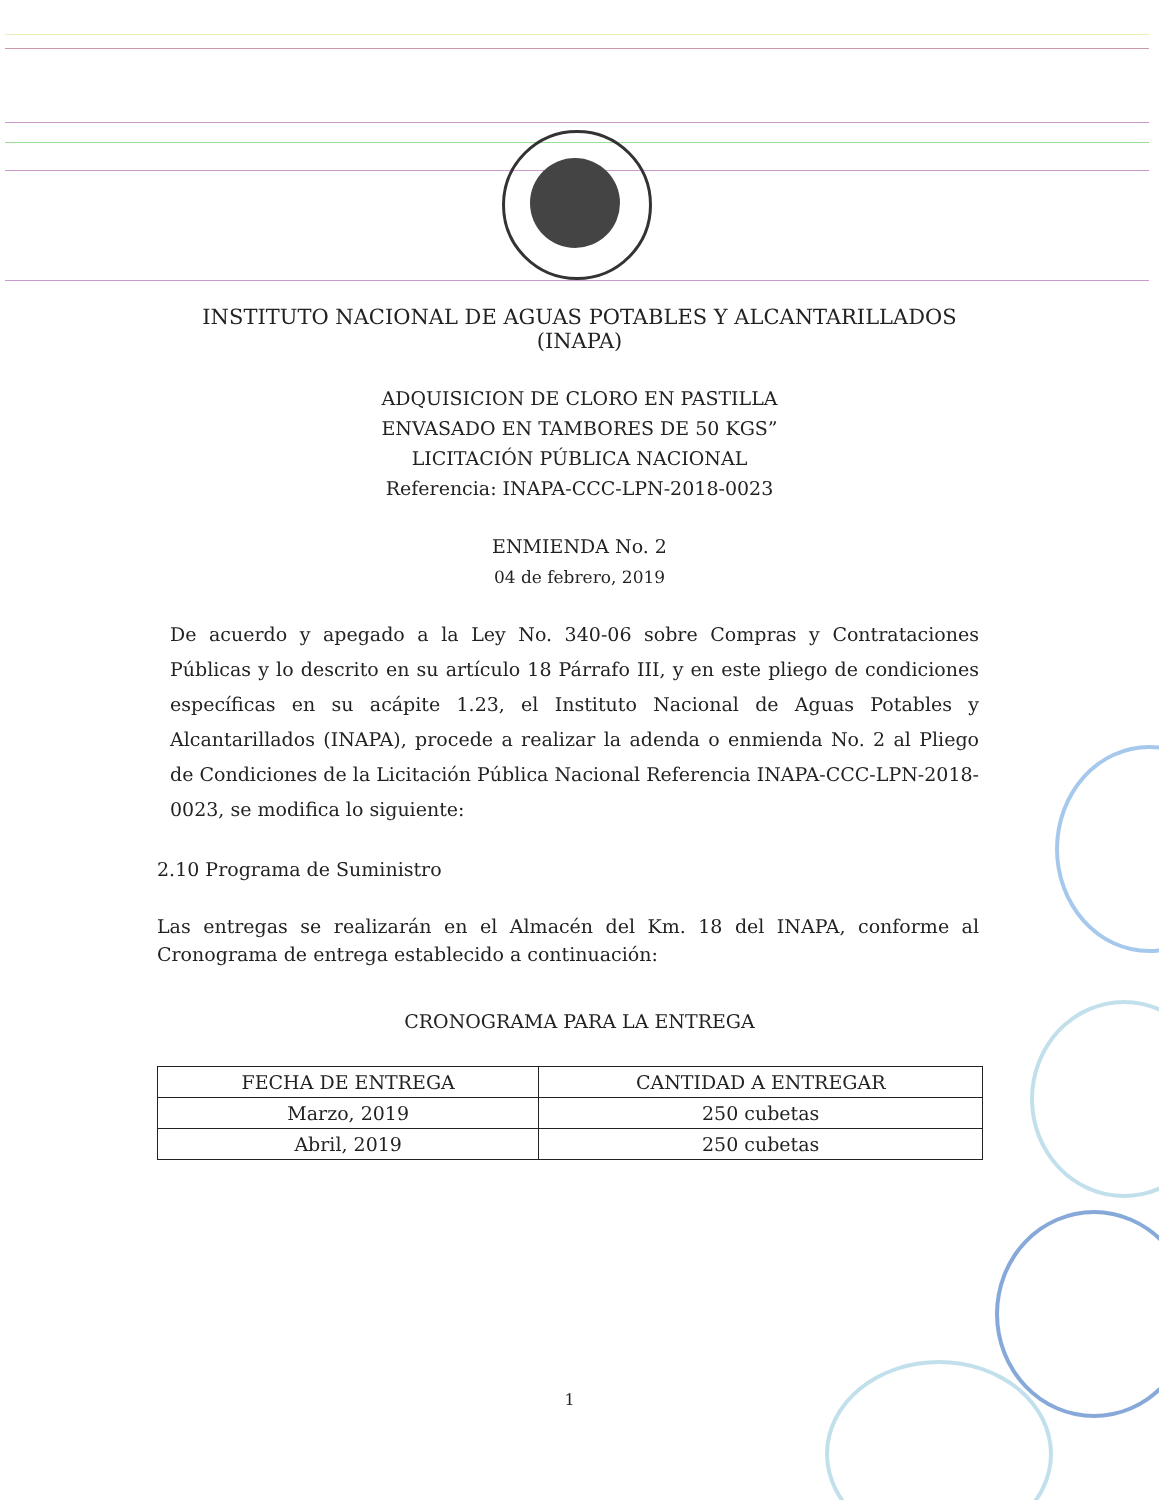INSTITUTO NACIONAL DE AGUAS POTABLES Y ALCANTARILLADOS
(INAPA)
ADQUISICION DE CLORO EN PASTILLA
ENVASADO EN TAMBORES DE 50 KGS”
LICITACIÓN PÚBLICA NACIONAL
Referencia: INAPA-CCC-LPN-2018-0023
ENMIENDA No. 2
04 de febrero, 2019
De acuerdo y apegado a la Ley No. 340-06 sobre Compras y Contrataciones Públicas y lo descrito en su artículo 18 Párrafo III, y en este pliego de condiciones específicas en su acápite 1.23, el Instituto Nacional de Aguas Potables y Alcantarillados (INAPA), procede a realizar la adenda o enmienda No. 2 al Pliego de Condiciones de la Licitación Pública Nacional Referencia INAPA-CCC-LPN-2018-0023, se modifica lo siguiente:
2.10 Programa de Suministro
Las entregas se realizarán en el Almacén del Km. 18 del INAPA, conforme al Cronograma de entrega establecido a continuación:
CRONOGRAMA PARA LA ENTREGA
| FECHA DE ENTREGA | CANTIDAD A ENTREGAR |
| --- | --- |
| Marzo, 2019 | 250 cubetas |
| Abril, 2019 | 250 cubetas |
1